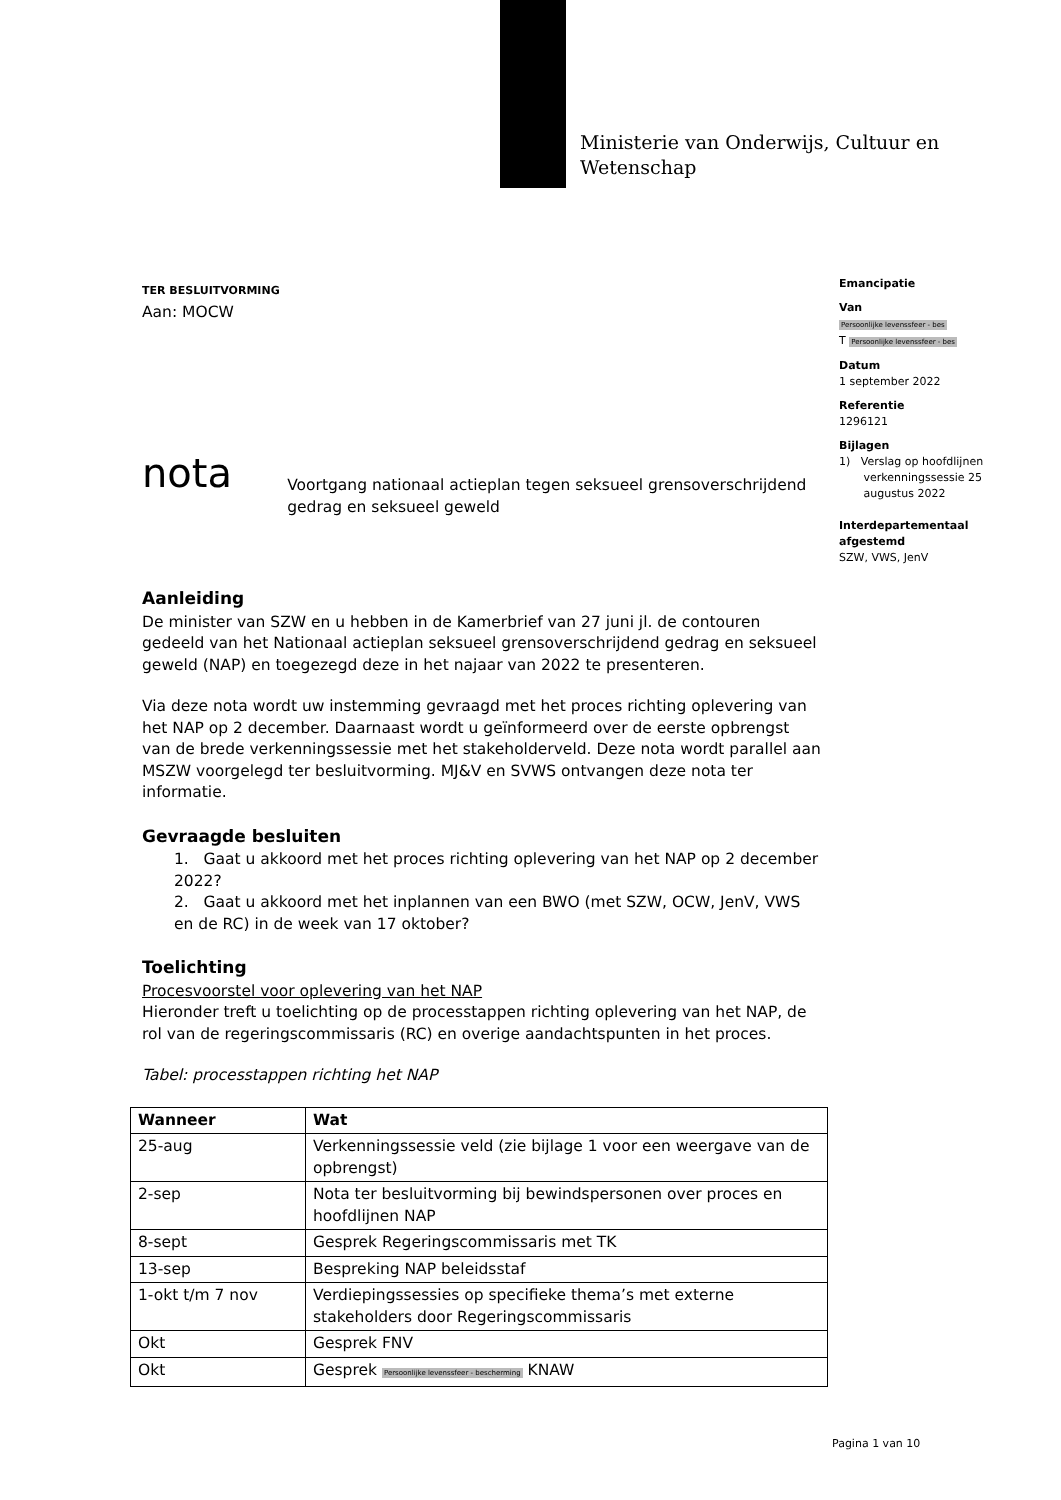Ministerie van Onderwijs, Cultuur en
Wetenschap
Emancipatie
Van
Persoonlijke levenssfeer - bes
T Persoonlijke levenssfeer - bes
Datum
1 september 2022
Referentie
1296121
Bijlagen
1) Verslag op hoofdlijnen
verkenningssessie 25
augustus 2022
Interdepartementaal afgestemd
SZW, VWS, JenV
TER BESLUITVORMING
Aan: MOCW
nota
Voortgang nationaal actieplan tegen seksueel grensoverschrijdend gedrag en seksueel geweld
Aanleiding
De minister van SZW en u hebben in de Kamerbrief van 27 juni jl. de contouren gedeeld van het Nationaal actieplan seksueel grensoverschrijdend gedrag en seksueel geweld (NAP) en toegezegd deze in het najaar van 2022 te presenteren.
Via deze nota wordt uw instemming gevraagd met het proces richting oplevering van het NAP op 2 december. Daarnaast wordt u geïnformeerd over de eerste opbrengst van de brede verkenningssessie met het stakeholderveld. Deze nota wordt parallel aan MSZW voorgelegd ter besluitvorming. MJ&V en SVWS ontvangen deze nota ter informatie.
Gevraagde besluiten
1. Gaat u akkoord met het proces richting oplevering van het NAP op 2 december 2022?
2. Gaat u akkoord met het inplannen van een BWO (met SZW, OCW, JenV, VWS en de RC) in de week van 17 oktober?
Toelichting
Procesvoorstel voor oplevering van het NAP
Hieronder treft u toelichting op de processtappen richting oplevering van het NAP, de rol van de regeringscommissaris (RC) en overige aandachtspunten in het proces.
Tabel: processtappen richting het NAP
| Wanneer | Wat |
| --- | --- |
| 25-aug | Verkenningssessie veld (zie bijlage 1 voor een weergave van de opbrengst) |
| 2-sep | Nota ter besluitvorming bij bewindspersonen over proces en hoofdlijnen NAP |
| 8-sept | Gesprek Regeringscommissaris met TK |
| 13-sep | Bespreking NAP beleidsstaf |
| 1-okt t/m 7 nov | Verdiepingssessies op specifieke thema’s met externe stakeholders door Regeringscommissaris |
| Okt | Gesprek FNV |
| Okt | Gesprek Persoonlijke levenssfeer - bescherming KNAW |
Pagina 1 van 10